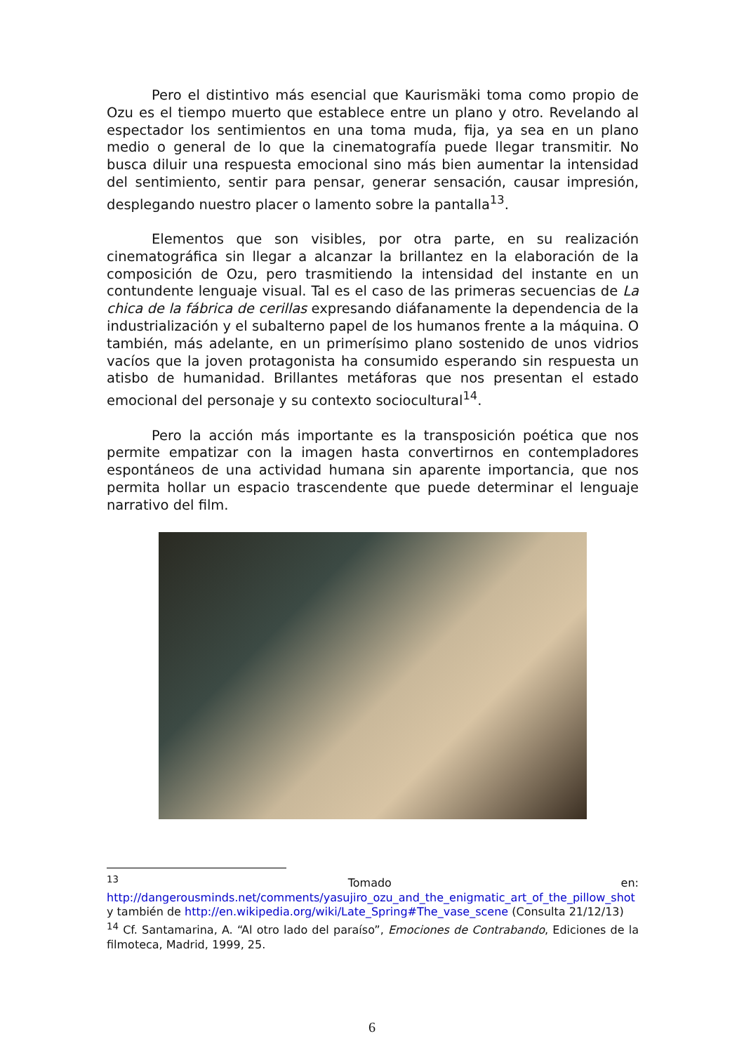Pero el distintivo más esencial que Kaurismäki toma como propio de Ozu es el tiempo muerto que establece entre un plano y otro. Revelando al espectador los sentimientos en una toma muda, fija, ya sea en un plano medio o general de lo que la cinematografía puede llegar transmitir. No busca diluir una respuesta emocional sino más bien aumentar la intensidad del sentimiento, sentir para pensar, generar sensación, causar impresión, desplegando nuestro placer o lamento sobre la pantalla<sup>13</sup>.
Elementos que son visibles, por otra parte, en su realización cinematográfica sin llegar a alcanzar la brillantez en la elaboración de la composición de Ozu, pero trasmitiendo la intensidad del instante en un contundente lenguaje visual. Tal es el caso de las primeras secuencias de La chica de la fábrica de cerillas expresando diáfanamente la dependencia de la industrialización y el subalterno papel de los humanos frente a la máquina. O también, más adelante, en un primerísimo plano sostenido de unos vidrios vacíos que la joven protagonista ha consumido esperando sin respuesta un atisbo de humanidad. Brillantes metáforas que nos presentan el estado emocional del personaje y su contexto sociocultural<sup>14</sup>.
Pero la acción más importante es la transposición poética que nos permite empatizar con la imagen hasta convertirnos en contempladores espontáneos de una actividad humana sin aparente importancia, que nos permita hollar un espacio trascendente que puede determinar el lenguaje narrativo del film.
<sup>13</sup> Tomado en: http://dangerousminds.net/comments/yasujiro_ozu_and_the_enigmatic_art_of_the_pillow_shot y también de http://en.wikipedia.org/wiki/Late_Spring#The_vase_scene (Consulta 21/12/13)
<sup>14</sup> Cf. Santamarina, A. “Al otro lado del paraíso”, Emociones de Contrabando, Ediciones de la filmoteca, Madrid, 1999, 25.
6